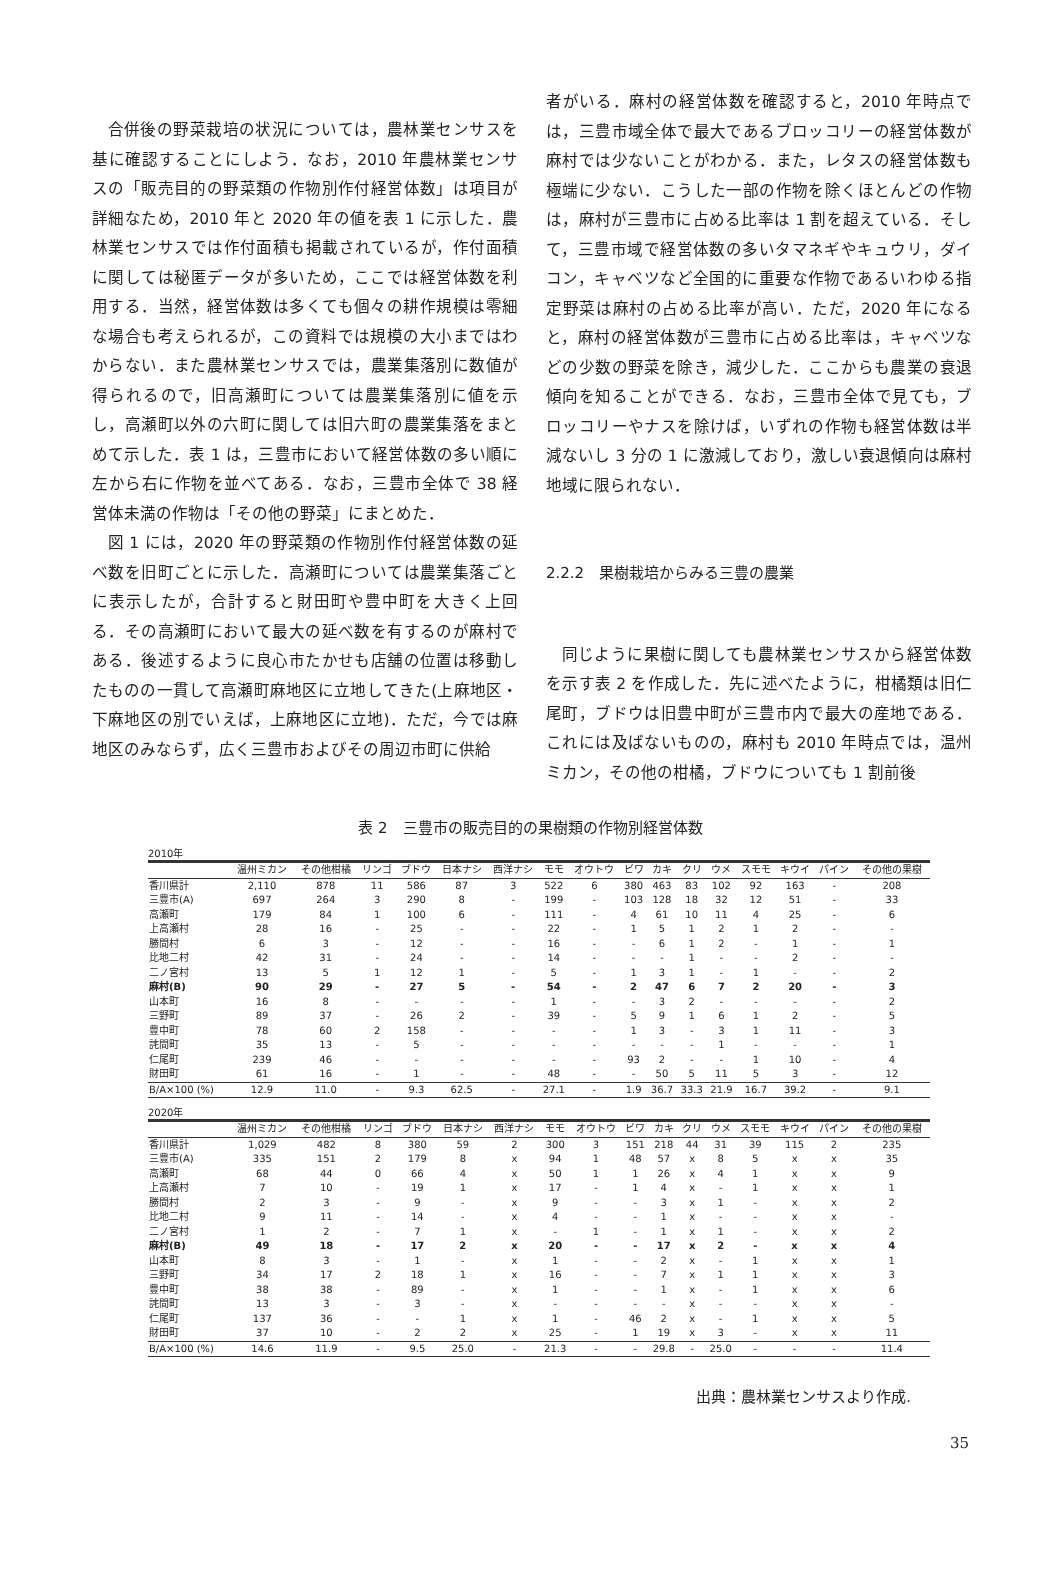合併後の野菜栽培の状況については，農林業センサスを基に確認することにしよう．なお，2010 年農林業センサスの「販売目的の野菜類の作物別作付経営体数」は項目が詳細なため，2010 年と 2020 年の値を表 1 に示した．農林業センサスでは作付面積も掲載されているが，作付面積に関しては秘匿データが多いため，ここでは経営体数を利用する．当然，経営体数は多くても個々の耕作規模は零細な場合も考えられるが，この資料では規模の大小まではわからない．また農林業センサスでは，農業集落別に数値が得られるので，旧高瀬町については農業集落別に値を示し，高瀬町以外の六町に関しては旧六町の農業集落をまとめて示した．表 1 は，三豊市において経営体数の多い順に左から右に作物を並べてある．なお，三豊市全体で 38 経営体未満の作物は「その他の野菜」にまとめた．
図 1 には，2020 年の野菜類の作物別作付経営体数の延べ数を旧町ごとに示した．高瀬町については農業集落ごとに表示したが，合計すると財田町や豊中町を大きく上回る．その高瀬町において最大の延べ数を有するのが麻村である．後述するように良心市たかせも店舗の位置は移動したものの一貫して高瀬町麻地区に立地してきた(上麻地区・下麻地区の別でいえば，上麻地区に立地)．ただ，今では麻地区のみならず，広く三豊市およびその周辺市町に供給
者がいる．麻村の経営体数を確認すると，2010 年時点では，三豊市域全体で最大であるブロッコリーの経営体数が麻村では少ないことがわかる．また，レタスの経営体数も極端に少ない．こうした一部の作物を除くほとんどの作物は，麻村が三豊市に占める比率は 1 割を超えている．そして，三豊市域で経営体数の多いタマネギやキュウリ，ダイコン，キャベツなど全国的に重要な作物であるいわゆる指定野菜は麻村の占める比率が高い．ただ，2020 年になると，麻村の経営体数が三豊市に占める比率は，キャベツなどの少数の野菜を除き，減少した．ここからも農業の衰退傾向を知ることができる．なお，三豊市全体で見ても，ブロッコリーやナスを除けば，いずれの作物も経営体数は半減ないし 3 分の 1 に激減しており，激しい衰退傾向は麻村地域に限られない．
2.2.2　果樹栽培からみる三豊の農業
同じように果樹に関しても農林業センサスから経営体数を示す表 2 を作成した．先に述べたように，柑橘類は旧仁尾町，ブドウは旧豊中町が三豊市内で最大の産地である．これには及ばないものの，麻村も 2010 年時点では，温州ミカン，その他の柑橘，ブドウについても 1 割前後
表 2　三豊市の販売目的の果樹類の作物別経営体数
2010年
| | 温州ミカン | その他柑橘 | リンゴ | ブドウ | 日本ナシ | 西洋ナシ | モモ | オウトウ | ビワ | カキ | クリ | ウメ | スモモ | キウイ | パイン | その他の果樹 |
| --- | --- | --- | --- | --- | --- | --- | --- | --- | --- | --- | --- | --- | --- | --- | --- | --- |
| 香川県計 | 2,110 | 878 | 11 | 586 | 87 | 3 | 522 | 6 | 380 | 463 | 83 | 102 | 92 | 163 | - | 208 |
| 三豊市(A) | 697 | 264 | 3 | 290 | 8 | - | 199 | - | 103 | 128 | 18 | 32 | 12 | 51 | - | 33 |
| 高瀬町 | 179 | 84 | 1 | 100 | 6 | - | 111 | - | 4 | 61 | 10 | 11 | 4 | 25 | - | 6 |
| 上高瀬村 | 28 | 16 | - | 25 | - | - | 22 | - | 1 | 5 | 1 | 2 | 1 | 2 | - | - |
| 勝間村 | 6 | 3 | - | 12 | - | - | 16 | - | - | 6 | 1 | 2 | - | 1 | - | 1 |
| 比地二村 | 42 | 31 | - | 24 | - | - | 14 | - | - | - | 1 | - | - | 2 | - | - |
| 二ノ宮村 | 13 | 5 | 1 | 12 | 1 | - | 5 | - | 1 | 3 | 1 | - | 1 | - | - | 2 |
| 麻村(B) | 90 | 29 | - | 27 | 5 | - | 54 | - | 2 | 47 | 6 | 7 | 2 | 20 | - | 3 |
| 山本町 | 16 | 8 | - | - | - | - | 1 | - | - | 3 | 2 | - | - | - | - | 2 |
| 三野町 | 89 | 37 | - | 26 | 2 | - | 39 | - | 5 | 9 | 1 | 6 | 1 | 2 | - | 5 |
| 豊中町 | 78 | 60 | 2 | 158 | - | - | - | - | 1 | 3 | - | 3 | 1 | 11 | - | 3 |
| 詫間町 | 35 | 13 | - | 5 | - | - | - | - | - | - | - | 1 | - | - | - | 1 |
| 仁尾町 | 239 | 46 | - | - | - | - | - | - | 93 | 2 | - | - | 1 | 10 | - | 4 |
| 財田町 | 61 | 16 | - | 1 | - | - | 48 | - | - | 50 | 5 | 11 | 5 | 3 | - | 12 |
| B/A×100 (%) | 12.9 | 11.0 | - | 9.3 | 62.5 | - | 27.1 | - | 1.9 | 36.7 | 33.3 | 21.9 | 16.7 | 39.2 | - | 9.1 |
2020年
| | 温州ミカン | その他柑橘 | リンゴ | ブドウ | 日本ナシ | 西洋ナシ | モモ | オウトウ | ビワ | カキ | クリ | ウメ | スモモ | キウイ | パイン | その他の果樹 |
| --- | --- | --- | --- | --- | --- | --- | --- | --- | --- | --- | --- | --- | --- | --- | --- | --- |
| 香川県計 | 1,029 | 482 | 8 | 380 | 59 | 2 | 300 | 3 | 151 | 218 | 44 | 31 | 39 | 115 | 2 | 235 |
| 三豊市(A) | 335 | 151 | 2 | 179 | 8 | x | 94 | 1 | 48 | 57 | x | 8 | 5 | x | x | 35 |
| 高瀬町 | 68 | 44 | 0 | 66 | 4 | x | 50 | 1 | 1 | 26 | x | 4 | 1 | x | x | 9 |
| 上高瀬村 | 7 | 10 | - | 19 | 1 | x | 17 | - | 1 | 4 | x | - | 1 | x | x | 1 |
| 勝間村 | 2 | 3 | - | 9 | - | x | 9 | - | - | 3 | x | 1 | - | x | x | 2 |
| 比地二村 | 9 | 11 | - | 14 | - | x | 4 | - | - | 1 | x | - | - | x | x | - |
| 二ノ宮村 | 1 | 2 | - | 7 | 1 | x | - | 1 | - | 1 | x | 1 | - | x | x | 2 |
| 麻村(B) | 49 | 18 | - | 17 | 2 | x | 20 | - | - | 17 | x | 2 | - | x | x | 4 |
| 山本町 | 8 | 3 | - | 1 | - | x | 1 | - | - | 2 | x | - | 1 | x | x | 1 |
| 三野町 | 34 | 17 | 2 | 18 | 1 | x | 16 | - | - | 7 | x | 1 | 1 | x | x | 3 |
| 豊中町 | 38 | 38 | - | 89 | - | x | 1 | - | - | 1 | x | - | 1 | x | x | 6 |
| 詫間町 | 13 | 3 | - | 3 | - | x | - | - | - | - | x | - | - | x | x | - |
| 仁尾町 | 137 | 36 | - | - | 1 | x | 1 | - | 46 | 2 | x | - | 1 | x | x | 5 |
| 財田町 | 37 | 10 | - | 2 | 2 | x | 25 | - | 1 | 19 | x | 3 | - | x | x | 11 |
| B/A×100 (%) | 14.6 | 11.9 | - | 9.5 | 25.0 | - | 21.3 | - | - | 29.8 | - | 25.0 | - | - | - | 11.4 |
出典：農林業センサスより作成.
35